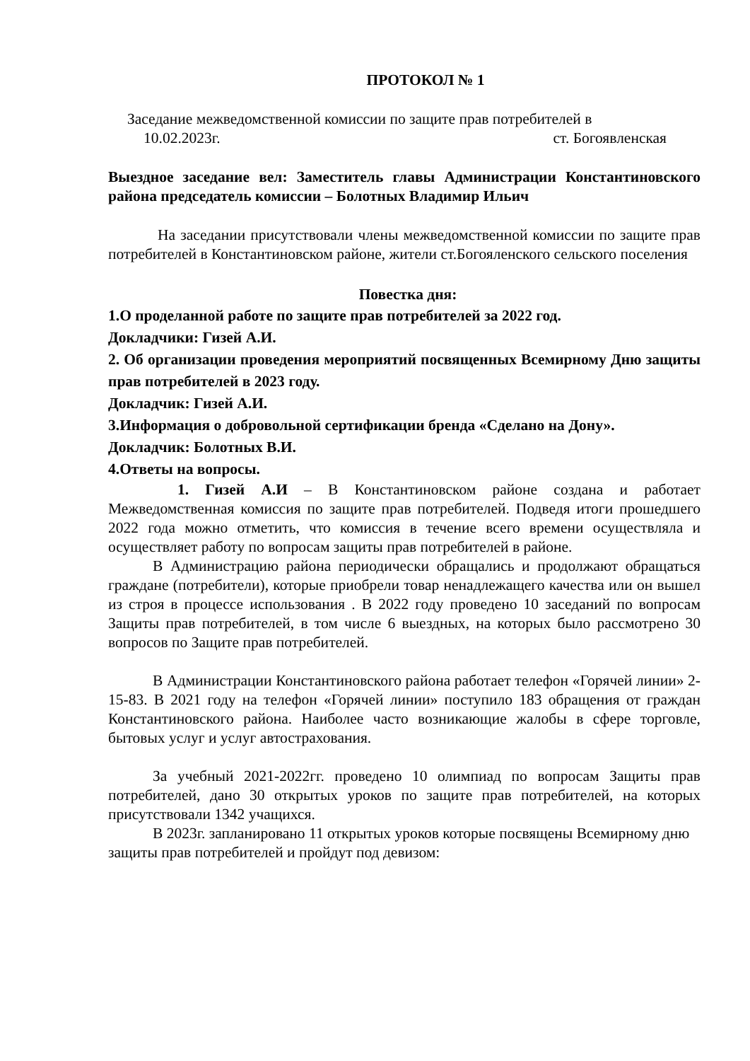ПРОТОКОЛ № 1
Заседание межведомственной комиссии по защите прав потребителей в
10.02.2023г. ст. Богоявленская
Выездное заседание вел: Заместитель главы Администрации Константиновского района председатель комиссии – Болотных Владимир Ильич
На заседании присутствовали члены межведомственной комиссии по защите прав потребителей в Константиновском районе, жители ст.Богояленского сельского поселения
Повестка дня:
1.О проделанной работе по защите прав потребителей за 2022 год.
Докладчики: Гизей А.И.
2. Об организации проведения мероприятий посвященных Всемирному Дню защиты прав потребителей в 2023 году.
Докладчик: Гизей А.И.
3.Информация о добровольной сертификации бренда «Сделано на Дону».
Докладчик: Болотных В.И.
4.Ответы на вопросы.
1. Гизей А.И – В Константиновском районе создана и работает Межведомственная комиссия по защите прав потребителей. Подведя итоги прошедшего 2022 года можно отметить, что комиссия в течение всего времени осуществляла и осуществляет работу по вопросам защиты прав потребителей в районе.
В Администрацию района периодически обращались и продолжают обращаться граждане (потребители), которые приобрели товар ненадлежащего качества или он вышел из строя в процессе использования . В 2022 году проведено 10 заседаний по вопросам Защиты прав потребителей, в том числе 6 выездных, на которых было рассмотрено 30 вопросов по Защите прав потребителей.
В Администрации Константиновского района работает телефон «Горячей линии» 2-15-83. В 2021 году на телефон «Горячей линии» поступило 183 обращения от граждан Константиновского района. Наиболее часто возникающие жалобы в сфере торговле, бытовых услуг и услуг автострахования.
За учебный 2021-2022гг. проведено 10 олимпиад по вопросам Защиты прав потребителей, дано 30 открытых уроков по защите прав потребителей, на которых присутствовали 1342 учащихся.
В 2023г. запланировано 11 открытых уроков которые посвящены Всемирному дню защиты прав потребителей и пройдут под девизом: